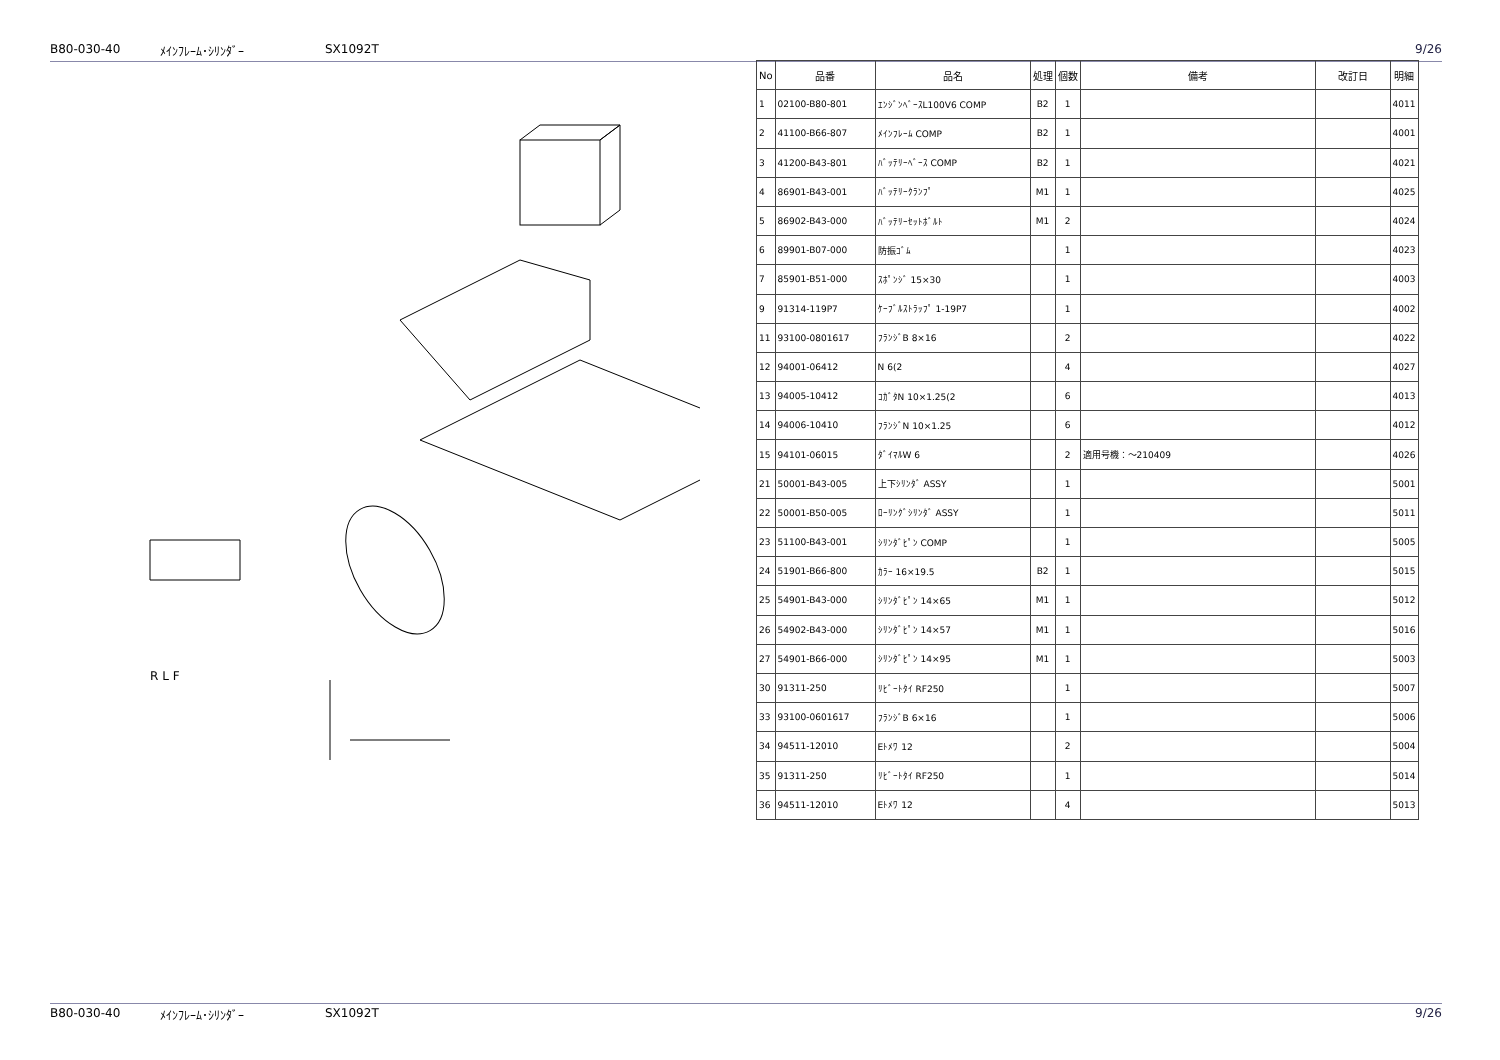B80-030-40 ﾒｲﾝﾌﾚｰﾑ･ｼﾘﾝﾀﾞｰ SX1092T 9/26
R L F
| No | 品番 | 品名 | 処理 | 個数 | 備考 | 改訂日 | 明細 |
| --- | --- | --- | --- | --- | --- | --- | --- |
| 1 | 02100-B80-801 | ｴﾝｼﾞﾝﾍﾞｰｽL100V6 COMP | B2 | 1 | | | 4011 |
| 2 | 41100-B66-807 | ﾒｲﾝﾌﾚｰﾑ COMP | B2 | 1 | | | 4001 |
| 3 | 41200-B43-801 | ﾊﾞｯﾃﾘｰﾍﾞｰｽ COMP | B2 | 1 | | | 4021 |
| 4 | 86901-B43-001 | ﾊﾞｯﾃﾘｰｸﾗﾝﾌﾟ | M1 | 1 | | | 4025 |
| 5 | 86902-B43-000 | ﾊﾞｯﾃﾘｰｾｯﾄﾎﾞﾙﾄ | M1 | 2 | | | 4024 |
| 6 | 89901-B07-000 | 防振ｺﾞﾑ | | 1 | | | 4023 |
| 7 | 85901-B51-000 | ｽﾎﾟﾝｼﾞ 15×30 | | 1 | | | 4003 |
| 9 | 91314-119P7 | ｹｰﾌﾞﾙｽﾄﾗｯﾌﾟ 1-19P7 | | 1 | | | 4002 |
| 11 | 93100-0801617 | ﾌﾗﾝｼﾞB 8×16 | | 2 | | | 4022 |
| 12 | 94001-06412 | N 6(2 | | 4 | | | 4027 |
| 13 | 94005-10412 | ｺｶﾞﾀN 10×1.25(2 | | 6 | | | 4013 |
| 14 | 94006-10410 | ﾌﾗﾝｼﾞN 10×1.25 | | 6 | | | 4012 |
| 15 | 94101-06015 | ﾀﾞｲﾏﾙW 6 | | 2 | 適用号機：～210409 | | 4026 |
| 21 | 50001-B43-005 | 上下ｼﾘﾝﾀﾞ ASSY | | 1 | | | 5001 |
| 22 | 50001-B50-005 | ﾛｰﾘﾝｸﾞｼﾘﾝﾀﾞ ASSY | | 1 | | | 5011 |
| 23 | 51100-B43-001 | ｼﾘﾝﾀﾞﾋﾟﾝ COMP | | 1 | | | 5005 |
| 24 | 51901-B66-800 | ｶﾗｰ 16×19.5 | B2 | 1 | | | 5015 |
| 25 | 54901-B43-000 | ｼﾘﾝﾀﾞﾋﾟﾝ 14×65 | M1 | 1 | | | 5012 |
| 26 | 54902-B43-000 | ｼﾘﾝﾀﾞﾋﾟﾝ 14×57 | M1 | 1 | | | 5016 |
| 27 | 54901-B66-000 | ｼﾘﾝﾀﾞﾋﾟﾝ 14×95 | M1 | 1 | | | 5003 |
| 30 | 91311-250 | ﾘﾋﾞｰﾄﾀｲ RF250 | | 1 | | | 5007 |
| 33 | 93100-0601617 | ﾌﾗﾝｼﾞB 6×16 | | 1 | | | 5006 |
| 34 | 94511-12010 | Eﾄﾒﾜ 12 | | 2 | | | 5004 |
| 35 | 91311-250 | ﾘﾋﾞｰﾄﾀｲ RF250 | | 1 | | | 5014 |
| 36 | 94511-12010 | Eﾄﾒﾜ 12 | | 4 | | | 5013 |
B80-030-40 ﾒｲﾝﾌﾚｰﾑ･ｼﾘﾝﾀﾞｰ SX1092T 9/26